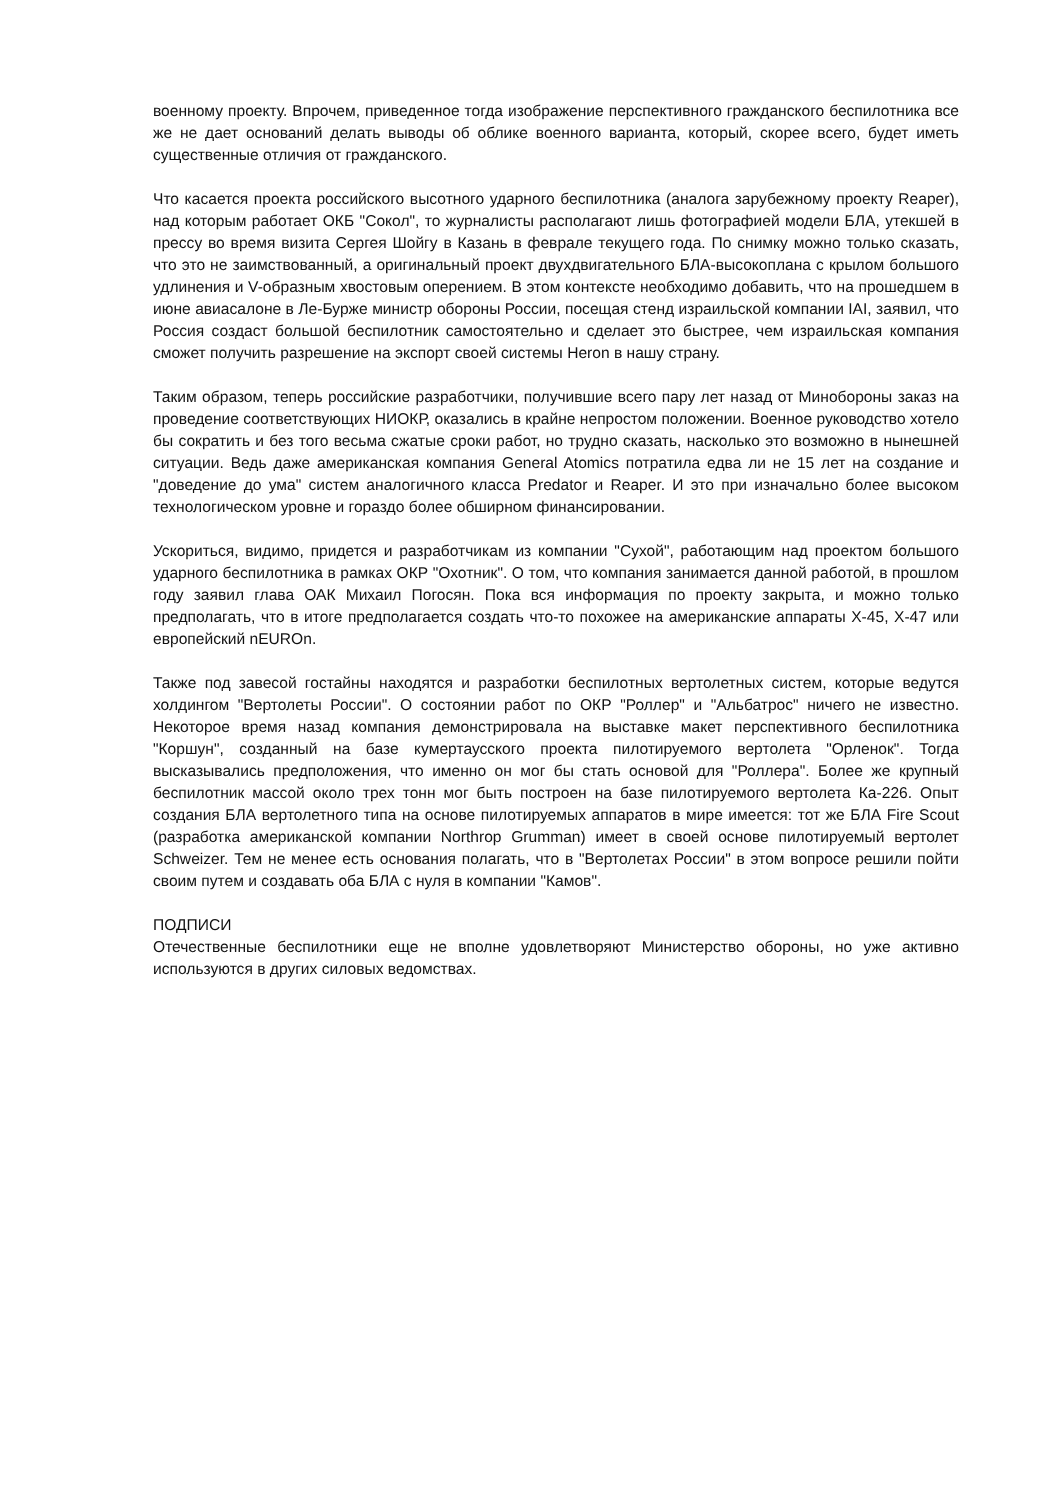военному проекту. Впрочем, приведенное тогда изображение перспективного гражданского беспилотника все же не дает оснований делать выводы об облике военного варианта, который, скорее всего, будет иметь существенные отличия от гражданского.
Что касается проекта российского высотного ударного беспилотника (аналога зарубежному проекту Reaper), над которым работает ОКБ "Сокол", то журналисты располагают лишь фотографией модели БЛА, утекшей в прессу во время визита Сергея Шойгу в Казань в феврале текущего года. По снимку можно только сказать, что это не заимствованный, а оригинальный проект двухдвигательного БЛА-высокоплана с крылом большого удлинения и V-образным хвостовым оперением. В этом контексте необходимо добавить, что на прошедшем в июне авиасалоне в Ле-Бурже министр обороны России, посещая стенд израильской компании IAI, заявил, что Россия создаст большой беспилотник самостоятельно и сделает это быстрее, чем израильская компания сможет получить разрешение на экспорт своей системы Heron в нашу страну.
Таким образом, теперь российские разработчики, получившие всего пару лет назад от Минобороны заказ на проведение соответствующих НИОКР, оказались в крайне непростом положении. Военное руководство хотело бы сократить и без того весьма сжатые сроки работ, но трудно сказать, насколько это возможно в нынешней ситуации. Ведь даже американская компания General Atomics потратила едва ли не 15 лет на создание и "доведение до ума" систем аналогичного класса Predator и Reaper. И это при изначально более высоком технологическом уровне и гораздо более обширном финансировании.
Ускориться, видимо, придется и разработчикам из компании "Сухой", работающим над проектом большого ударного беспилотника в рамках ОКР "Охотник". О том, что компания занимается данной работой, в прошлом году заявил глава ОАК Михаил Погосян. Пока вся информация по проекту закрыта, и можно только предполагать, что в итоге предполагается создать что-то похожее на американские аппараты X-45, X-47 или европейский nEUROn.
Также под завесой гостайны находятся и разработки беспилотных вертолетных систем, которые ведутся холдингом "Вертолеты России". О состоянии работ по ОКР "Роллер" и "Альбатрос" ничего не известно. Некоторое время назад компания демонстрировала на выставке макет перспективного беспилотника "Коршун", созданный на базе кумертаусского проекта пилотируемого вертолета "Орленок". Тогда высказывались предположения, что именно он мог бы стать основой для "Роллера". Более же крупный беспилотник массой около трех тонн мог быть построен на базе пилотируемого вертолета Ка-226. Опыт создания БЛА вертолетного типа на основе пилотируемых аппаратов в мире имеется: тот же БЛА Fire Scout (разработка американской компании Northrop Grumman) имеет в своей основе пилотируемый вертолет Schweizer. Тем не менее есть основания полагать, что в "Вертолетах России" в этом вопросе решили пойти своим путем и создавать оба БЛА с нуля в компании "Камов".
ПОДПИСИ
Отечественные беспилотники еще не вполне удовлетворяют Министерство обороны, но уже активно используются в других силовых ведомствах.